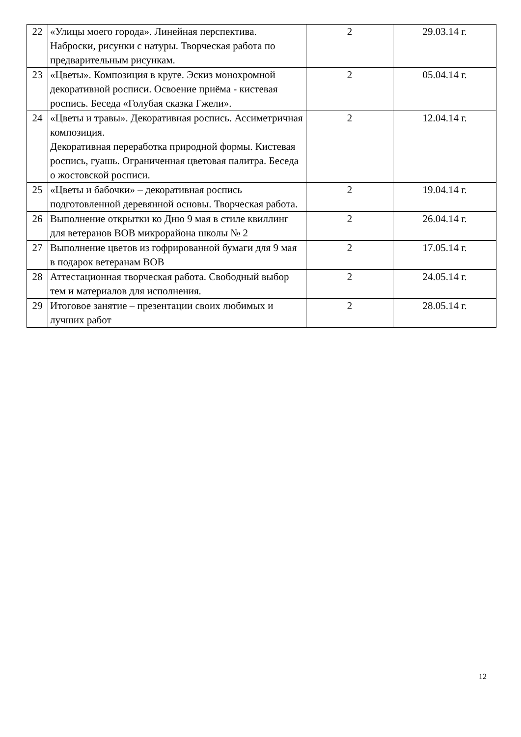| 22 | «Улицы моего города». Линейная перспектива. Наброски, рисунки с натуры. Творческая работа по предварительным рисункам. | 2 | 29.03.14 г. |
| 23 | «Цветы». Композиция в круге. Эскиз монохромной декоративной росписи. Освоение приёма - кистевая роспись. Беседа «Голубая сказка Гжели». | 2 | 05.04.14 г. |
| 24 | «Цветы и травы». Декоративная роспись. Ассиметричная композиция. Декоративная переработка природной формы. Кистевая роспись, гуашь. Ограниченная цветовая палитра. Беседа о жостовской росписи. | 2 | 12.04.14 г. |
| 25 | «Цветы и бабочки» – декоративная роспись подготовленной деревянной основы. Творческая работа. | 2 | 19.04.14 г. |
| 26 | Выполнение открытки ко Дню 9 мая в стиле квиллинг для ветеранов ВОВ микрорайона школы № 2 | 2 | 26.04.14 г. |
| 27 | Выполнение цветов из гофрированной бумаги для 9 мая в подарок ветеранам ВОВ | 2 | 17.05.14 г. |
| 28 | Аттестационная творческая работа. Свободный выбор тем и материалов для исполнения. | 2 | 24.05.14 г. |
| 29 | Итоговое занятие – презентации своих любимых и лучших работ | 2 | 28.05.14 г. |
12